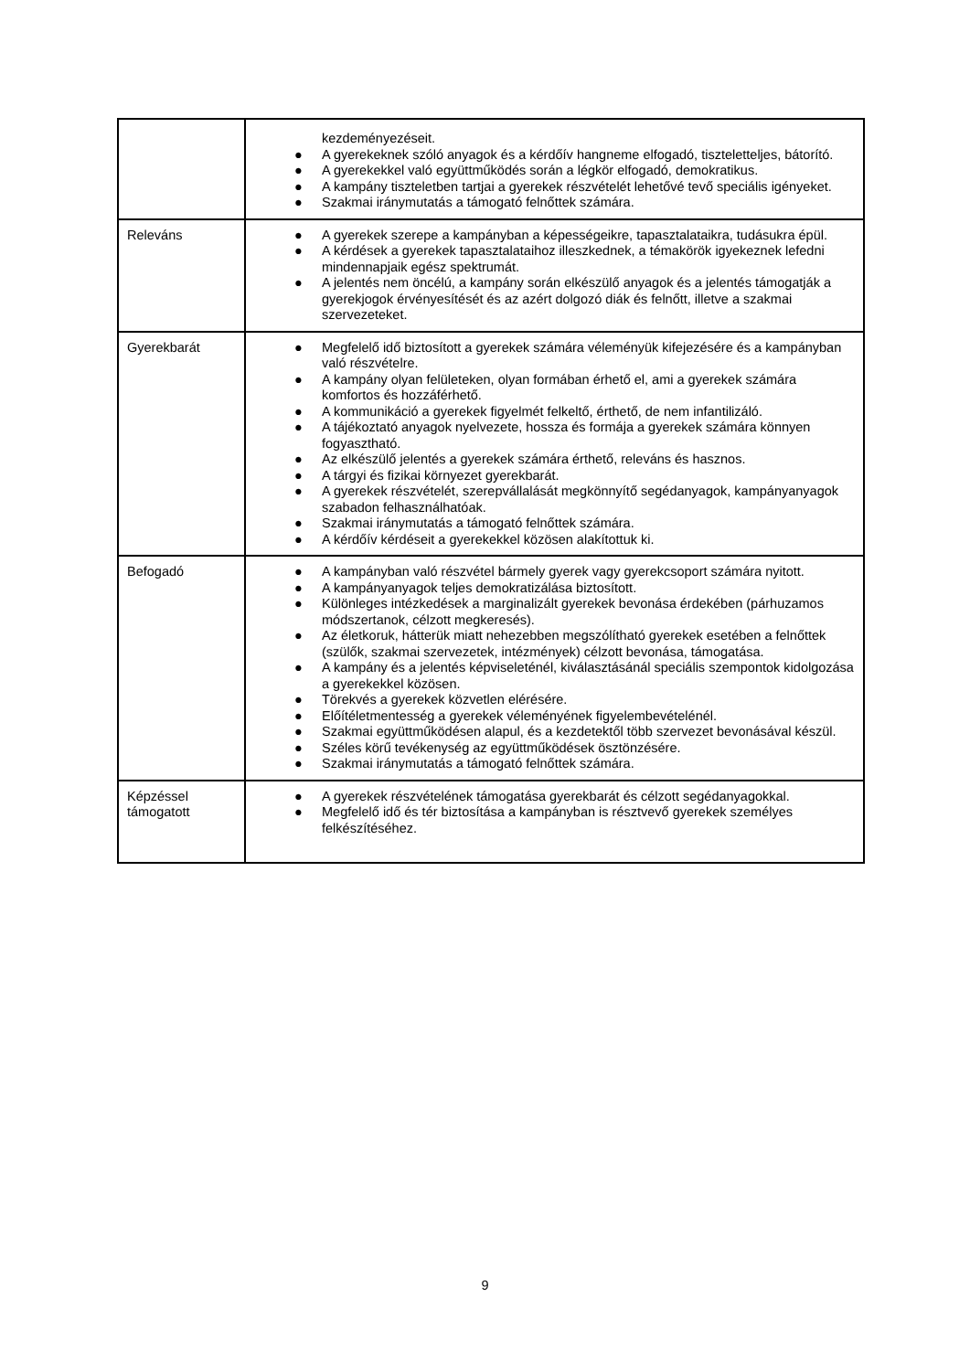| | kezdeményezéseit. ● A gyerekeknek szóló anyagok és a kérdőív hangneme elfogadó, tiszteletteljes, bátorító. ● A gyerekekkel való együttműködés során a légkör elfogadó, demokratikus. ● A kampány tiszteletben tartjai a gyerekek részvételét lehetővé tevő speciális igényeket. ● Szakmai iránymutatás a támogató felnőttek számára. |
| Releváns | ● A gyerekek szerepe a kampányban a képességeikre, tapasztalataikra, tudásukra épül. ● A kérdések a gyerekek tapasztalataihoz illeszkednek, a témakörök igyekeznek lefedni mindennapjaik egész spektrumát. ● A jelentés nem öncélú, a kampány során elkészülő anyagok és a jelentés támogatják a gyerekjogok érvényesítését és az azért dolgozó diák és felnőtt, illetve a szakmai szervezeteket. |
| Gyerekbarát | ● Megfelelő idő biztosított a gyerekek számára véleményük kifejezésére és a kampányban való részvételre. ● A kampány olyan felületeken, olyan formában érhető el, ami a gyerekek számára komfortos és hozzáférhető. ● A kommunikáció a gyerekek figyelmét felkeltő, érthető, de nem infantilizáló. ● A tájékoztató anyagok nyelvezete, hossza és formája a gyerekek számára könnyen fogyasztható. ● Az elkészülő jelentés a gyerekek számára érthető, releváns és hasznos. ● A tárgyi és fizikai környezet gyerekbarát. ● A gyerekek részvételét, szerepvállalását megkönnyítő segédanyagok, kampányanyagok szabadon felhasználhatóak. ● Szakmai iránymutatás a támogató felnőttek számára. ● A kérdőív kérdéseit a gyerekekkel közösen alakítottuk ki. |
| Befogadó | ● A kampányban való részvétel bármely gyerek vagy gyerekcsoport számára nyitott. ● A kampányanyagok teljes demokratizálása biztosított. ● Különleges intézkedések a marginalizált gyerekek bevonása érdekében (párhuzamos módszertanok, célzott megkeresés). ● Az életkoruk, hátterük miatt nehezebben megszólítható gyerekek esetében a felnőttek (szülők, szakmai szervezetek, intézmények) célzott bevonása, támogatása. ● A kampány és a jelentés képviseleténél, kiválasztásánál speciális szempontok kidolgozása a gyerekekkel közösen. ● Törekvés a gyerekek közvetlen elérésére. ● Előítéletmentesség a gyerekek véleményének figyelembevételénél. ● Szakmai együttműködésen alapul, és a kezdetektől több szervezet bevonásával készül. ● Széles körű tevékenység az együttműködések ösztönzésére. ● Szakmai iránymutatás a támogató felnőttek számára. |
| Képzéssel támogatott | ● A gyerekek részvételének támogatása gyerekbarát és célzott segédanyagokkal. ● Megfelelő idő és tér biztosítása a kampányban is résztvevő gyerekek személyes felkészítéséhez. |
9